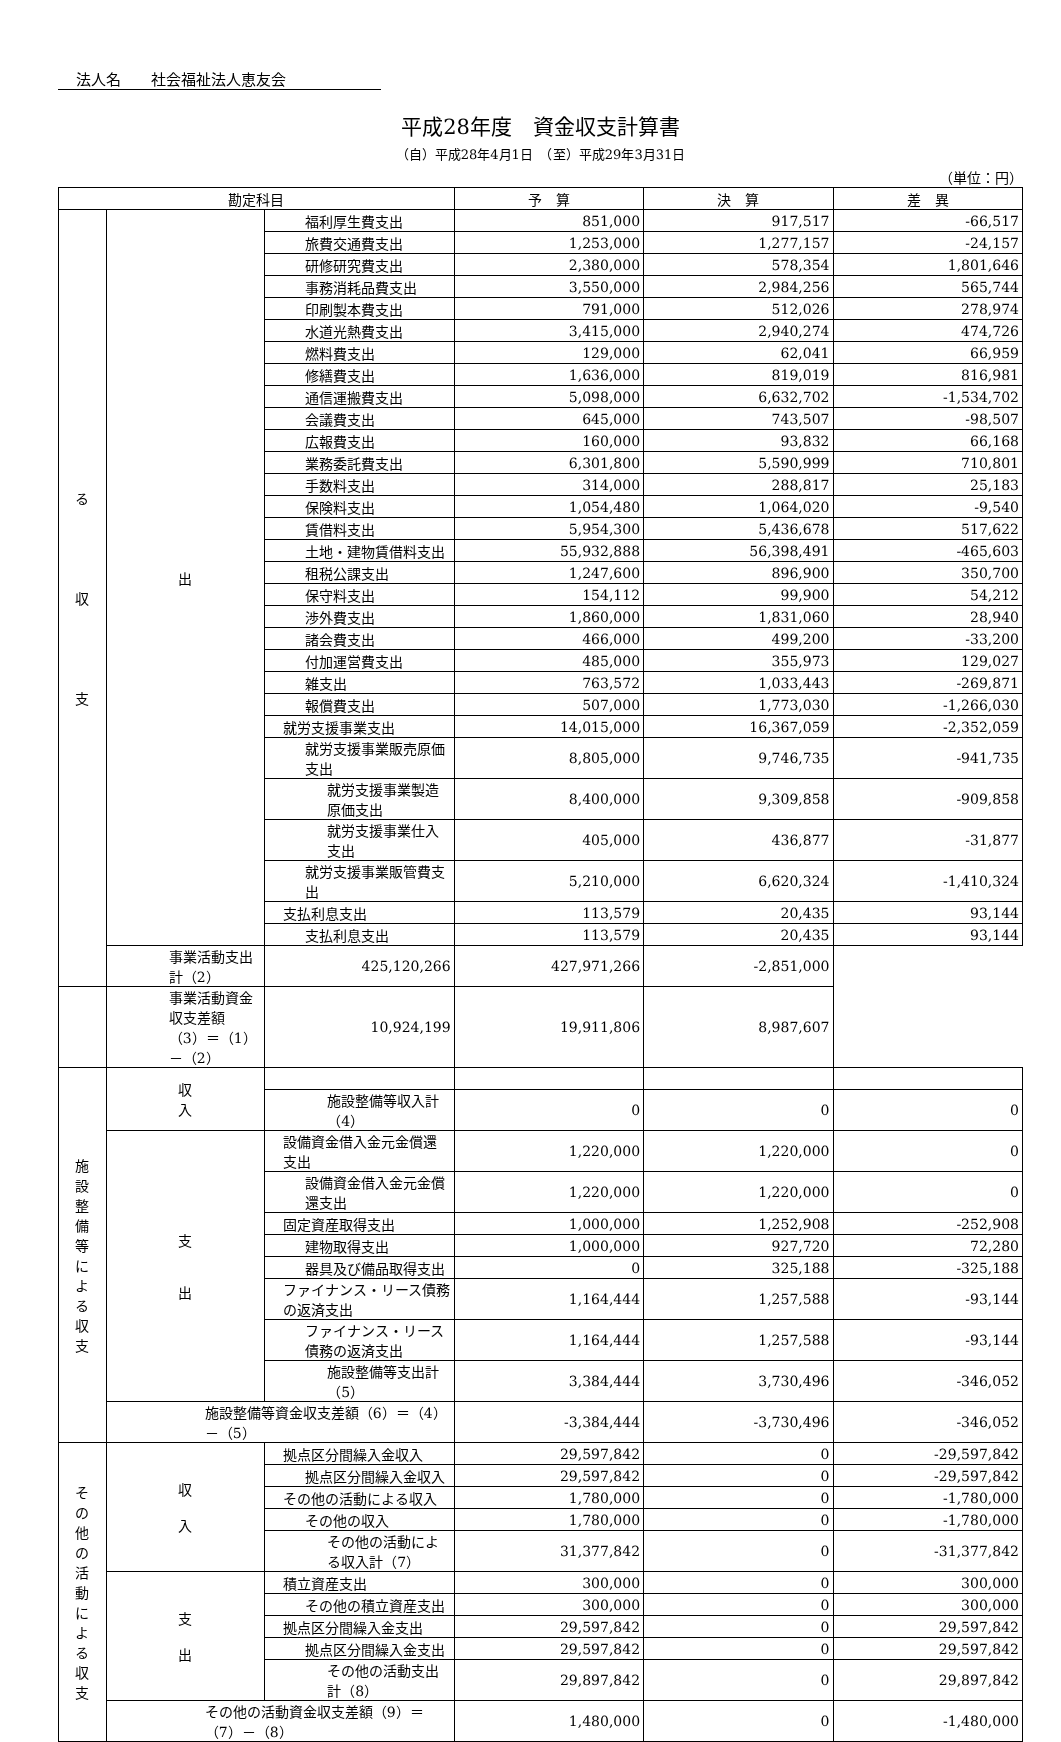法人名　　社会福祉法人恵友会
平成28年度　資金収支計算書
（自）平成28年4月1日　（至）平成29年3月31日
（単位：円）
| 勘定科目 | | | 予 算 | 決 算 | 差 異 |
| --- | --- | --- | --- | --- | --- |
| る 収 支 | 出 | 福利厚生費支出 | 851,000 | 917,517 | -66,517 |
| | | 旅費交通費支出 | 1,253,000 | 1,277,157 | -24,157 |
| | | 研修研究費支出 | 2,380,000 | 578,354 | 1,801,646 |
| | | 事務消耗品費支出 | 3,550,000 | 2,984,256 | 565,744 |
| | | 印刷製本費支出 | 791,000 | 512,026 | 278,974 |
| | | 水道光熱費支出 | 3,415,000 | 2,940,274 | 474,726 |
| | | 燃料費支出 | 129,000 | 62,041 | 66,959 |
| | | 修繕費支出 | 1,636,000 | 819,019 | 816,981 |
| | | 通信運搬費支出 | 5,098,000 | 6,632,702 | -1,534,702 |
| | | 会議費支出 | 645,000 | 743,507 | -98,507 |
| | | 広報費支出 | 160,000 | 93,832 | 66,168 |
| | | 業務委託費支出 | 6,301,800 | 5,590,999 | 710,801 |
| | | 手数料支出 | 314,000 | 288,817 | 25,183 |
| | | 保険料支出 | 1,054,480 | 1,064,020 | -9,540 |
| | | 賃借料支出 | 5,954,300 | 5,436,678 | 517,622 |
| | | 土地・建物賃借料支出 | 55,932,888 | 56,398,491 | -465,603 |
| | | 租税公課支出 | 1,247,600 | 896,900 | 350,700 |
| | | 保守料支出 | 154,112 | 99,900 | 54,212 |
| | | 渉外費支出 | 1,860,000 | 1,831,060 | 28,940 |
| | | 諸会費支出 | 466,000 | 499,200 | -33,200 |
| | | 付加運営費支出 | 485,000 | 355,973 | 129,027 |
| | | 雑支出 | 763,572 | 1,033,443 | -269,871 |
| | | 報償費支出 | 507,000 | 1,773,030 | -1,266,030 |
| | | 就労支援事業支出 | 14,015,000 | 16,367,059 | -2,352,059 |
| | | 就労支援事業販売原価支出 | 8,805,000 | 9,746,735 | -941,735 |
| | | 就労支援事業製造原価支出 | 8,400,000 | 9,309,858 | -909,858 |
| | | 就労支援事業仕入支出 | 405,000 | 436,877 | -31,877 |
| | | 就労支援事業販管費支出 | 5,210,000 | 6,620,324 | -1,410,324 |
| | | 支払利息支出 | 113,579 | 20,435 | 93,144 |
| | | 支払利息支出 | 113,579 | 20,435 | 93,144 |
| | 事業活動支出計（2） | 425,120,266 | 427,971,266 | -2,851,000 | |
| | 事業活動資金収支差額（3）＝（1）－（2） | 10,924,199 | 19,911,806 | 8,987,607 | |
| 施 設 整 備 等 に よ る 収 支 | 収 入 | | | | |
| | | 施設整備等収入計（4） | 0 | 0 | 0 |
| | 支 出 | 設備資金借入金元金償還支出 | 1,220,000 | 1,220,000 | 0 |
| | | 設備資金借入金元金償還支出 | 1,220,000 | 1,220,000 | 0 |
| | | 固定資産取得支出 | 1,000,000 | 1,252,908 | -252,908 |
| | | 建物取得支出 | 1,000,000 | 927,720 | 72,280 |
| | | 器具及び備品取得支出 | 0 | 325,188 | -325,188 |
| | | ファイナンス・リース債務の返済支出 | 1,164,444 | 1,257,588 | -93,144 |
| | | ファイナンス・リース債務の返済支出 | 1,164,444 | 1,257,588 | -93,144 |
| | | 施設整備等支出計（5） | 3,384,444 | 3,730,496 | -346,052 |
| | 施設整備等資金収支差額（6）＝（4）－（5） | | -3,384,444 | -3,730,496 | -346,052 |
| そ の 他 の 活 動 に よ る 収 支 | 収 入 | 拠点区分間繰入金収入 | 29,597,842 | 0 | -29,597,842 |
| | | 拠点区分間繰入金収入 | 29,597,842 | 0 | -29,597,842 |
| | | その他の活動による収入 | 1,780,000 | 0 | -1,780,000 |
| | | その他の収入 | 1,780,000 | 0 | -1,780,000 |
| | | その他の活動による収入計（7） | 31,377,842 | 0 | -31,377,842 |
| | 支 出 | 積立資産支出 | 300,000 | 0 | 300,000 |
| | | その他の積立資産支出 | 300,000 | 0 | 300,000 |
| | | 拠点区分間繰入金支出 | 29,597,842 | 0 | 29,597,842 |
| | | 拠点区分間繰入金支出 | 29,597,842 | 0 | 29,597,842 |
| | | その他の活動支出計（8） | 29,897,842 | 0 | 29,897,842 |
| | その他の活動資金収支差額（9）＝（7）－（8） | | 1,480,000 | 0 | -1,480,000 |